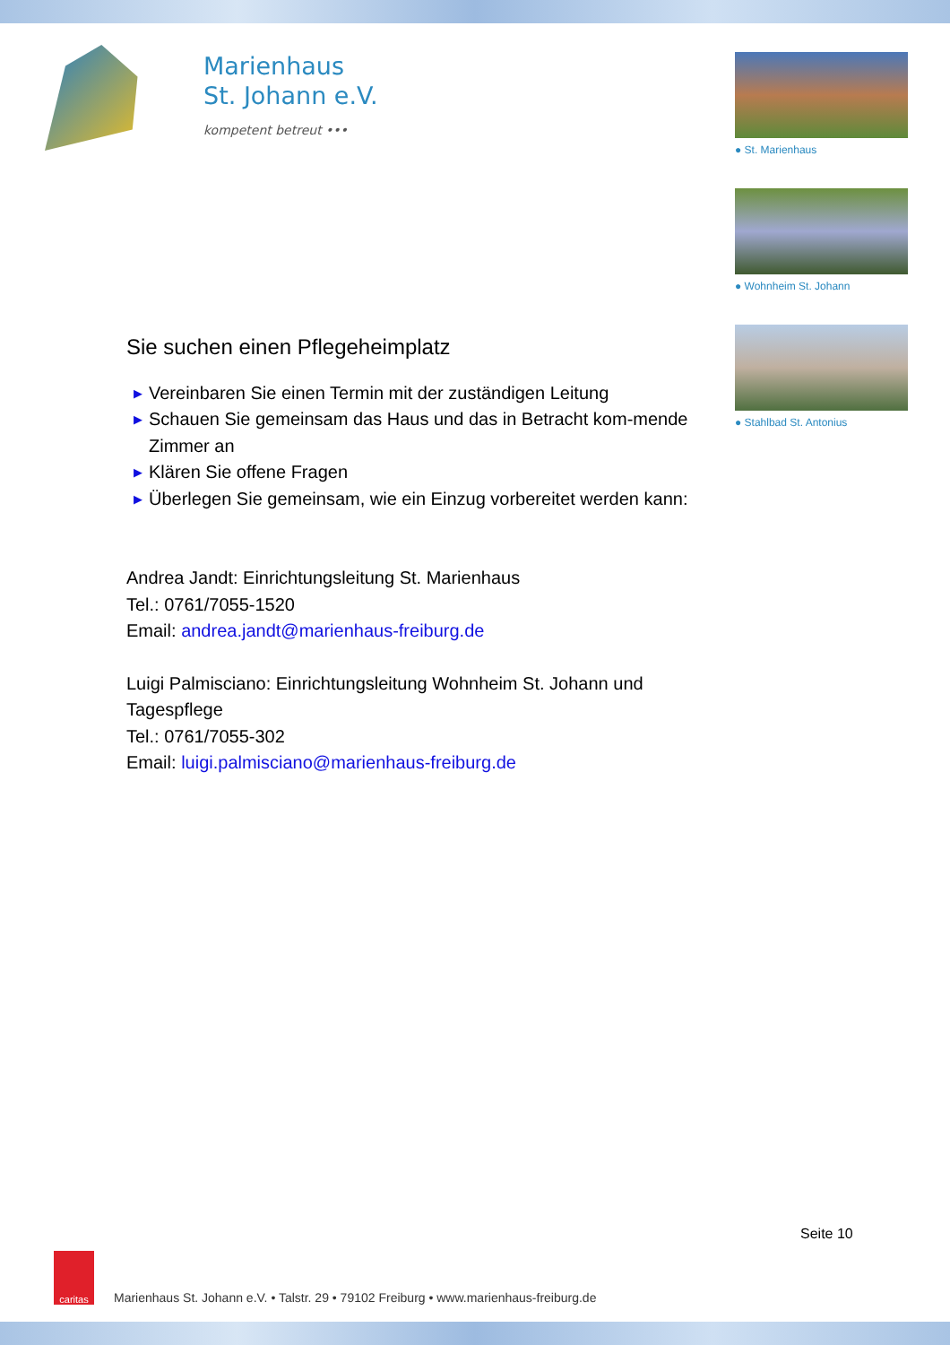Marienhaus
St. Johann e.V.
kompetent betreut •••
● St. Marienhaus
● Wohnheim St. Johann
● Stahlbad St. Antonius
Sie suchen einen Pflegeheimplatz
▶ Vereinbaren Sie einen Termin mit der zuständigen Leitung
▶ Schauen Sie gemeinsam das Haus und das in Betracht kom-mende Zimmer an
▶ Klären Sie offene Fragen
▶ Überlegen Sie gemeinsam, wie ein Einzug vorbereitet werden kann:
Andrea Jandt: Einrichtungsleitung St. Marienhaus
Tel.: 0761/7055-1520
Email: andrea.jandt@marienhaus-freiburg.de
Luigi Palmisciano: Einrichtungsleitung Wohnheim St. Johann und Tagespflege
Tel.: 0761/7055-302
Email: luigi.palmisciano@marienhaus-freiburg.de
Seite 10
caritas
Marienhaus St. Johann e.V. • Talstr. 29 • 79102 Freiburg • www.marienhaus-freiburg.de